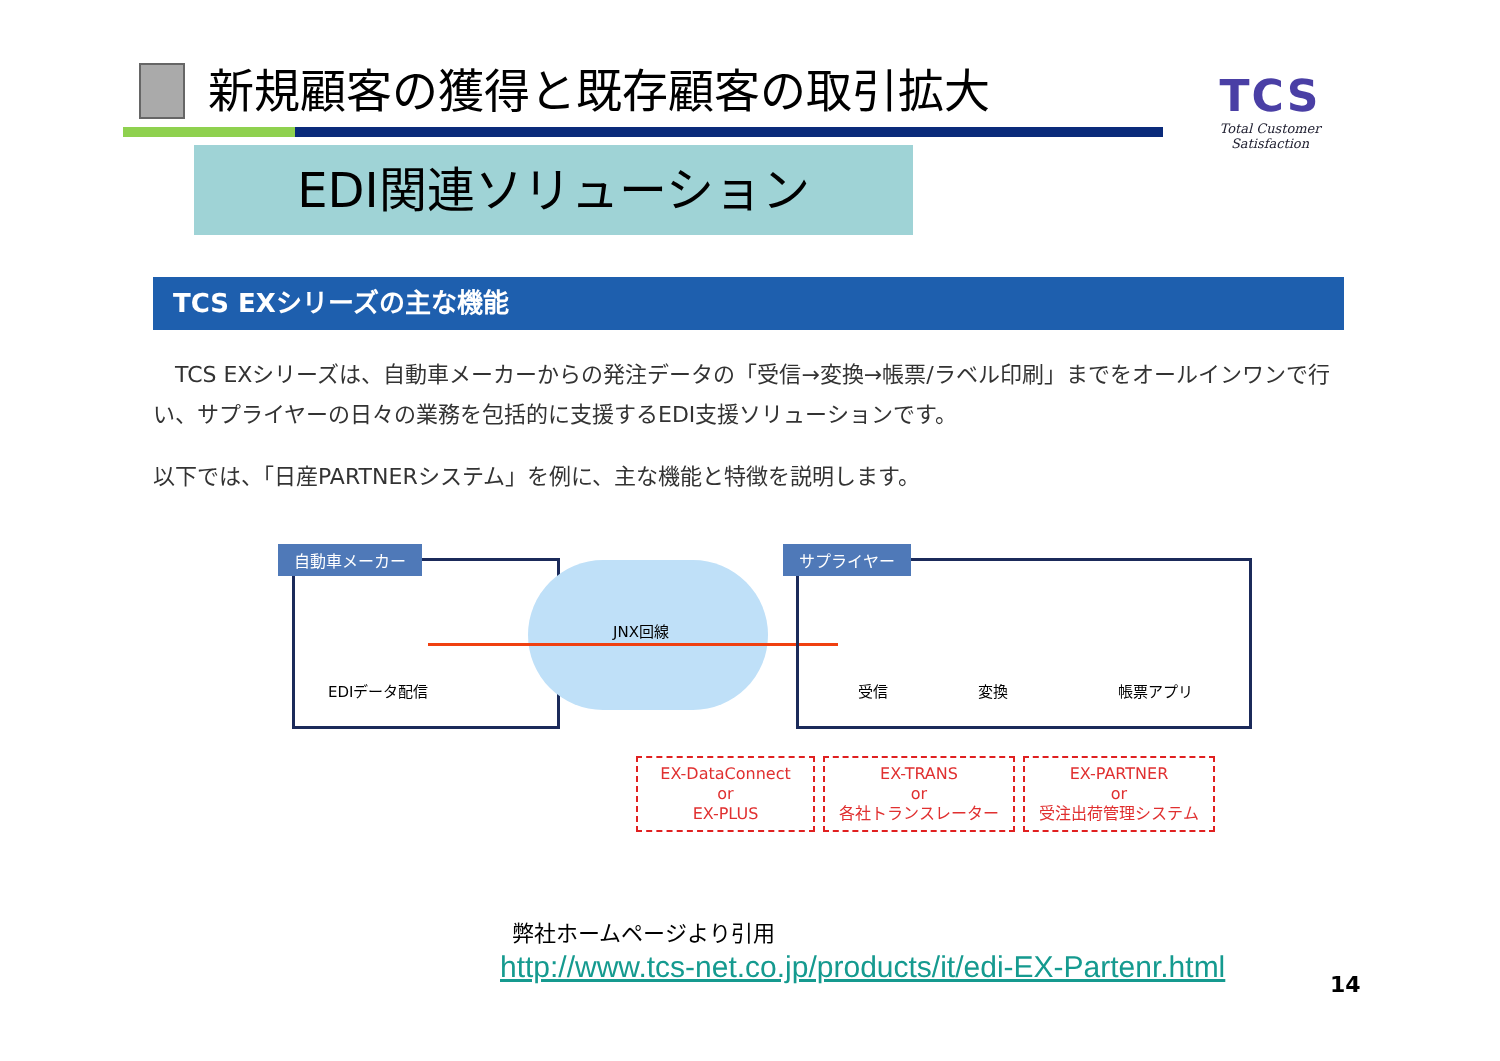新規顧客の獲得と既存顧客の取引拡大
TCS
Total Customer Satisfaction
EDI関連ソリューション
TCS EXシリーズの主な機能
　TCS EXシリーズは、自動車メーカーからの発注データの「受信→変換→帳票/ラベル印刷」までをオールインワンで行い、サプライヤーの日々の業務を包括的に支援するEDI支援ソリューションです。
以下では、「日産PARTNERシステム」を例に、主な機能と特徴を説明します。
自動車メーカー
EDIデータ配信
JNX回線
サプライヤー
受信 変換 帳票アプリ
EX-DataConnect
or
EX-PLUS
EX-TRANS
or
各社トランスレーター
EX-PARTNER
or
受注出荷管理システム
弊社ホームページより引用
http://www.tcs-net.co.jp/products/it/edi-EX-Partenr.html
14